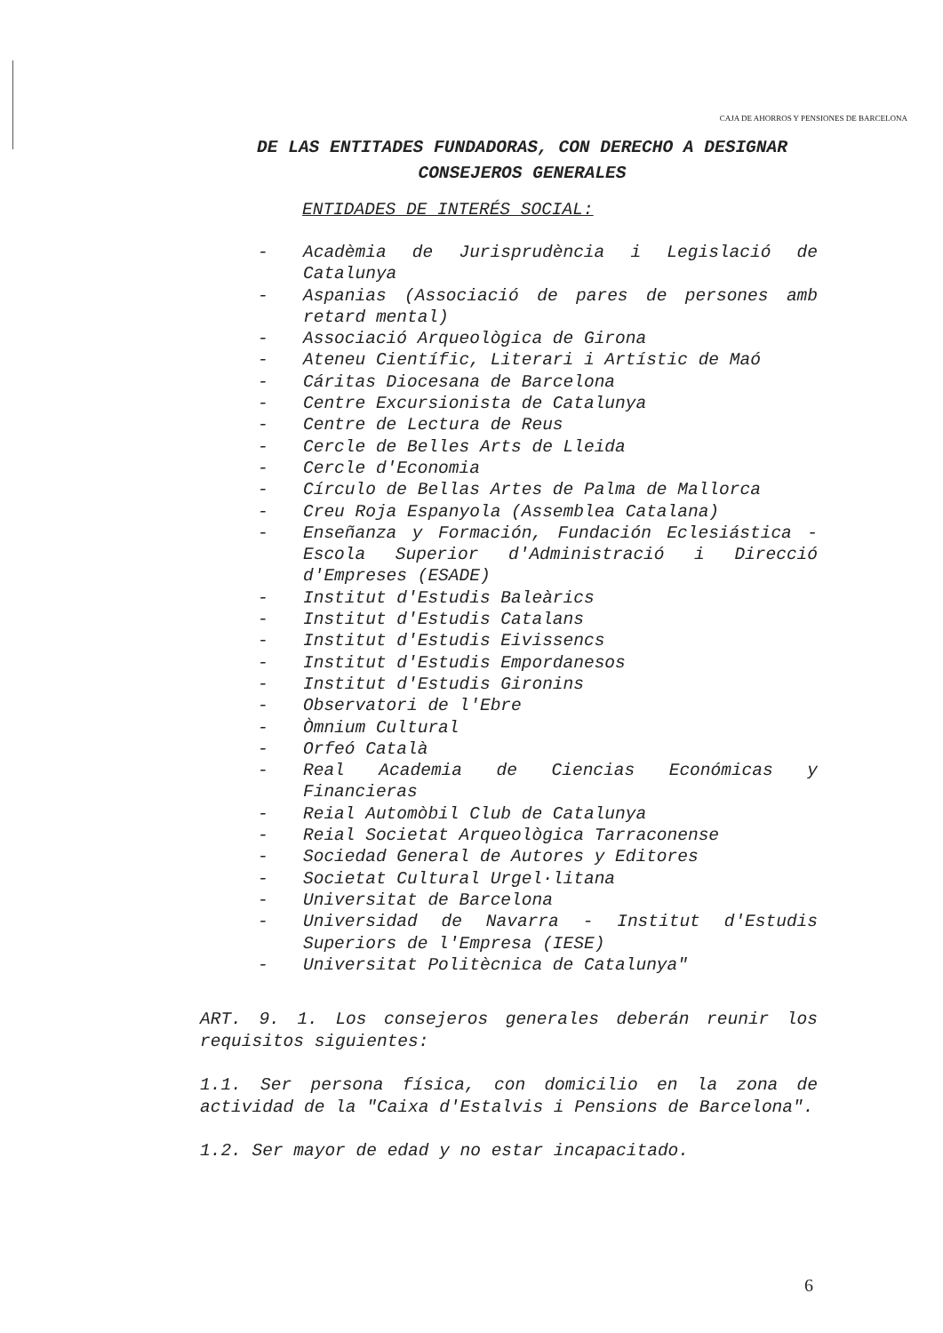CAJA DE AHORROS Y PENSIONES DE BARCELONA
DE LAS ENTITADES FUNDADORAS, CON DERECHO A DESIGNAR
CONSEJEROS GENERALES
ENTIDADES DE INTERÉS SOCIAL:
- Acadèmia de Jurisprudència i Legislació de Catalunya
- Aspanias (Associació de pares de persones amb retard mental)
- Associació Arqueològica de Girona
- Ateneu Científic, Literari i Artístic de Maó
- Cáritas Diocesana de Barcelona
- Centre Excursionista de Catalunya
- Centre de Lectura de Reus
- Cercle de Belles Arts de Lleida
- Cercle d'Economia
- Círculo de Bellas Artes de Palma de Mallorca
- Creu Roja Espanyola (Assemblea Catalana)
- Enseñanza y Formación, Fundación Eclesiástica - Escola Superior d'Administració i Direcció d'Empreses (ESADE)
- Institut d'Estudis Baleàrics
- Institut d'Estudis Catalans
- Institut d'Estudis Eivissencs
- Institut d'Estudis Empordanesos
- Institut d'Estudis Gironins
- Observatori de l'Ebre
- Òmnium Cultural
- Orfeó Català
- Real Academia de Ciencias Económicas y Financieras
- Reial Automòbil Club de Catalunya
- Reial Societat Arqueològica Tarraconense
- Sociedad General de Autores y Editores
- Societat Cultural Urgel·litana
- Universitat de Barcelona
- Universidad de Navarra - Institut d'Estudis Superiors de l'Empresa (IESE)
- Universitat Politècnica de Catalunya"
ART. 9. 1. Los consejeros generales deberán reunir los requisitos siguientes:
1.1. Ser persona física, con domicilio en la zona de actividad de la "Caixa d'Estalvis i Pensions de Barcelona".
1.2. Ser mayor de edad y no estar incapacitado.
6